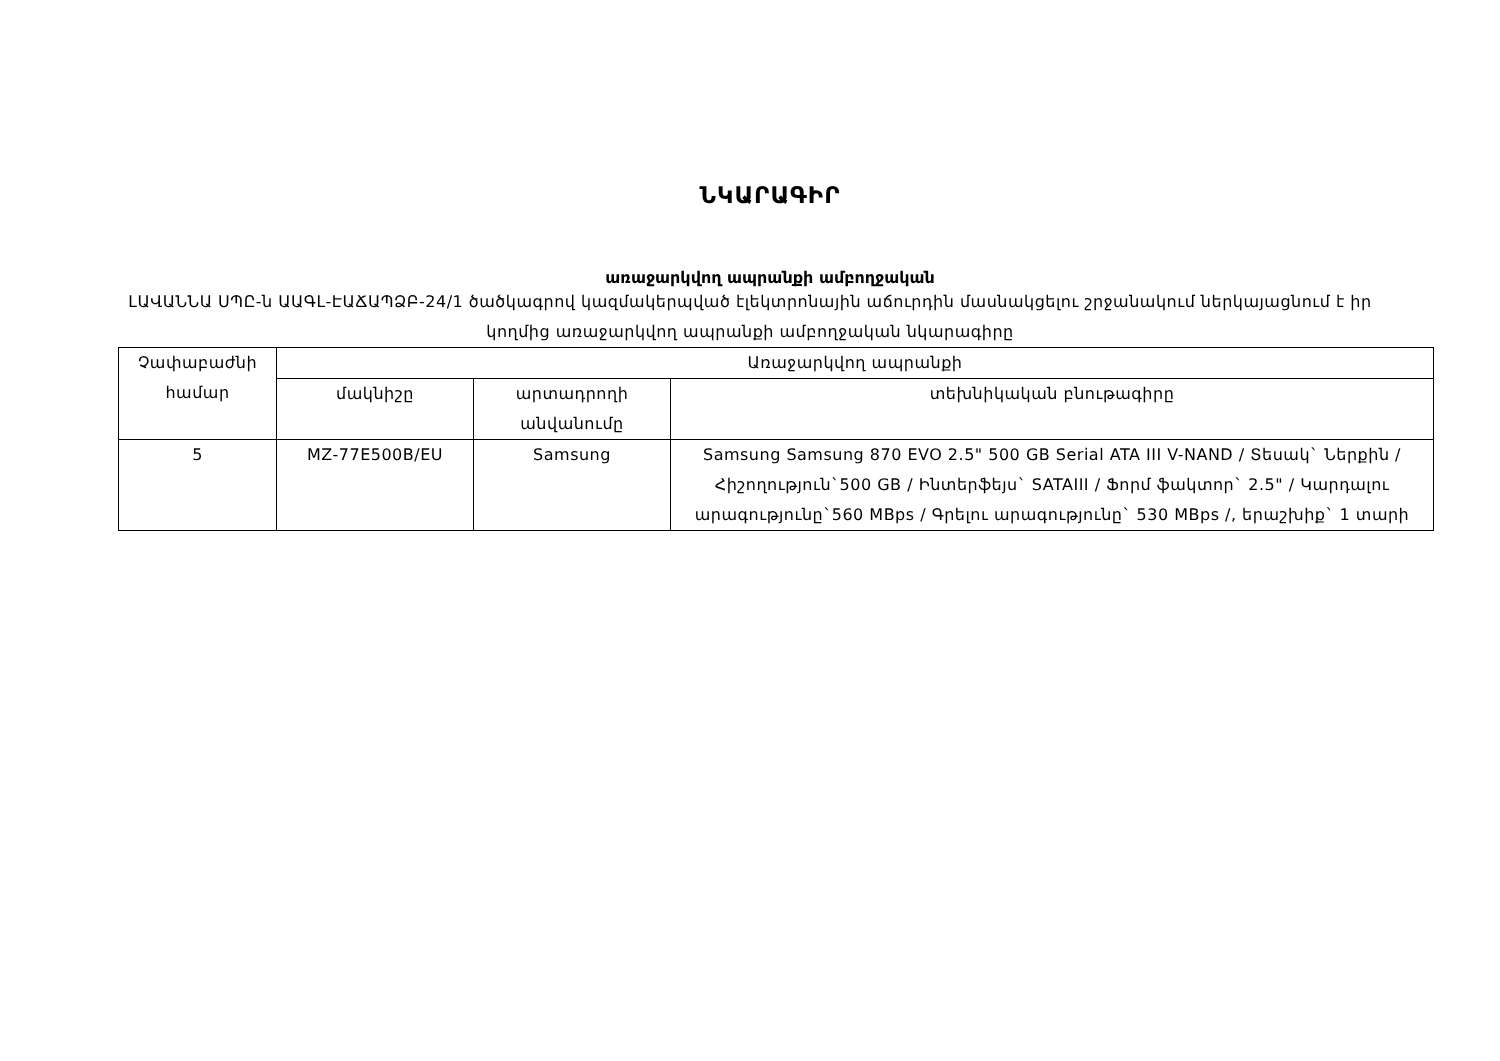ՆԿԱՐԱԳԻՐ
առաջարկվող ապրանքի ամբողջական
ԼԱՎԱՆՆԱ ՍՊԸ-ն ԱԱԳԼ-ԷԱՃԱՊՁԲ-24/1 ծածկագրով կազմակերպված էլեկտրոնային աճուրդին մասնակցելու շրջանակում ներկայացնում է իր կողմից առաջարկվող ապրանքի ամբողջական նկարագիրը
| Չափաբաժնի համար | Առաջարկվող ապրանքի | | |
| --- | --- | --- | --- |
| | մակնիշը | արտադրողի անվանումը | տեխնիկական բնութագիրը |
| 5 | MZ-77E500B/EU | Samsung | Samsung Samsung 870 EVO 2.5" 500 GB Serial ATA III V-NAND / Տեսակ` Ներքին / Հիշողություն`500 GB / Ինտերֆեյս` SATAIII / Ֆորմ ֆակտոր` 2.5" / Կարդալու արագությունը`560 MBps / Գրելու արագությունը` 530 MBps /, երաշխիք` 1 տարի |